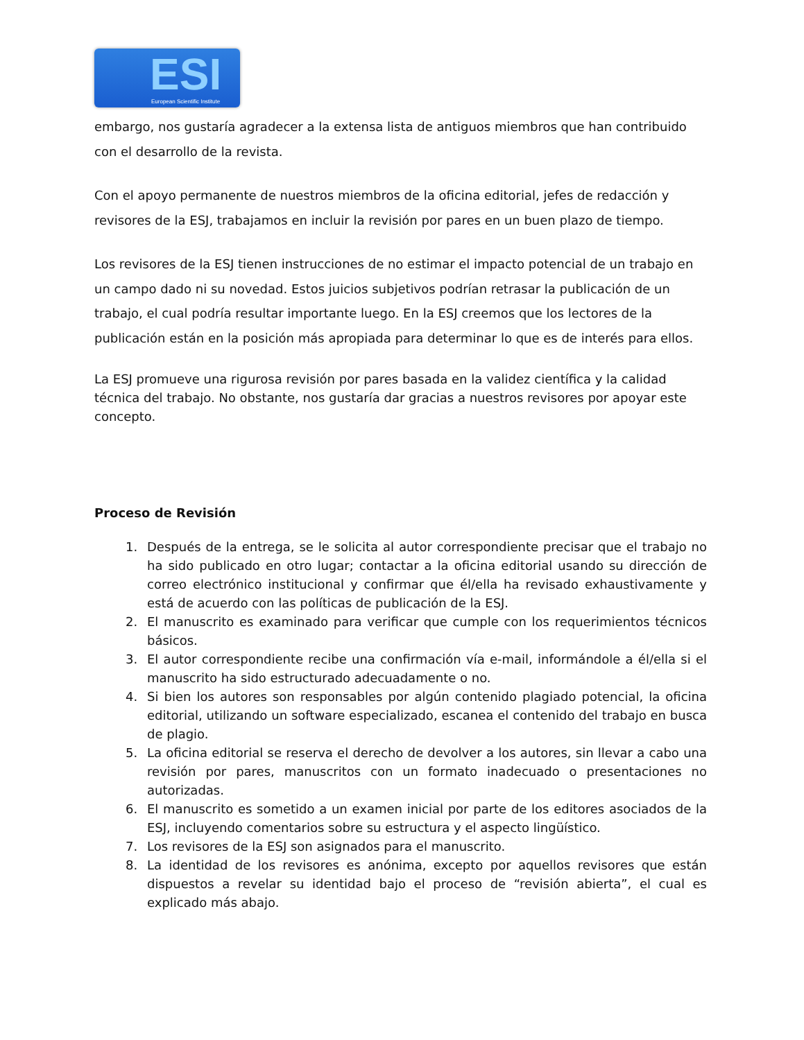ESI European Scientific Institute
embargo, nos gustaría agradecer a la extensa lista de antiguos miembros que han contribuido con el desarrollo de la revista.
Con el apoyo permanente de nuestros miembros de la oficina editorial, jefes de redacción y revisores de la ESJ, trabajamos en incluir la revisión por pares en un buen plazo de tiempo.
Los revisores de la ESJ tienen instrucciones de no estimar el impacto potencial de un trabajo en un campo dado ni su novedad. Estos juicios subjetivos podrían retrasar la publicación de un trabajo, el cual podría resultar importante luego. En la ESJ creemos que los lectores de la publicación están en la posición más apropiada para determinar lo que es de interés para ellos.
La ESJ promueve una rigurosa revisión por pares basada en la validez científica y la calidad técnica del trabajo. No obstante, nos gustaría dar gracias a nuestros revisores por apoyar este concepto.
Proceso de Revisión
1. Después de la entrega, se le solicita al autor correspondiente precisar que el trabajo no ha sido publicado en otro lugar; contactar a la oficina editorial usando su dirección de correo electrónico institucional y confirmar que él/ella ha revisado exhaustivamente y está de acuerdo con las políticas de publicación de la ESJ.
2. El manuscrito es examinado para verificar que cumple con los requerimientos técnicos básicos.
3. El autor correspondiente recibe una confirmación vía e-mail, informándole a él/ella si el manuscrito ha sido estructurado adecuadamente o no.
4. Si bien los autores son responsables por algún contenido plagiado potencial, la oficina editorial, utilizando un software especializado, escanea el contenido del trabajo en busca de plagio.
5. La oficina editorial se reserva el derecho de devolver a los autores, sin llevar a cabo una revisión por pares, manuscritos con un formato inadecuado o presentaciones no autorizadas.
6. El manuscrito es sometido a un examen inicial por parte de los editores asociados de la ESJ, incluyendo comentarios sobre su estructura y el aspecto lingüístico.
7. Los revisores de la ESJ son asignados para el manuscrito.
8. La identidad de los revisores es anónima, excepto por aquellos revisores que están dispuestos a revelar su identidad bajo el proceso de “revisión abierta”, el cual es explicado más abajo.